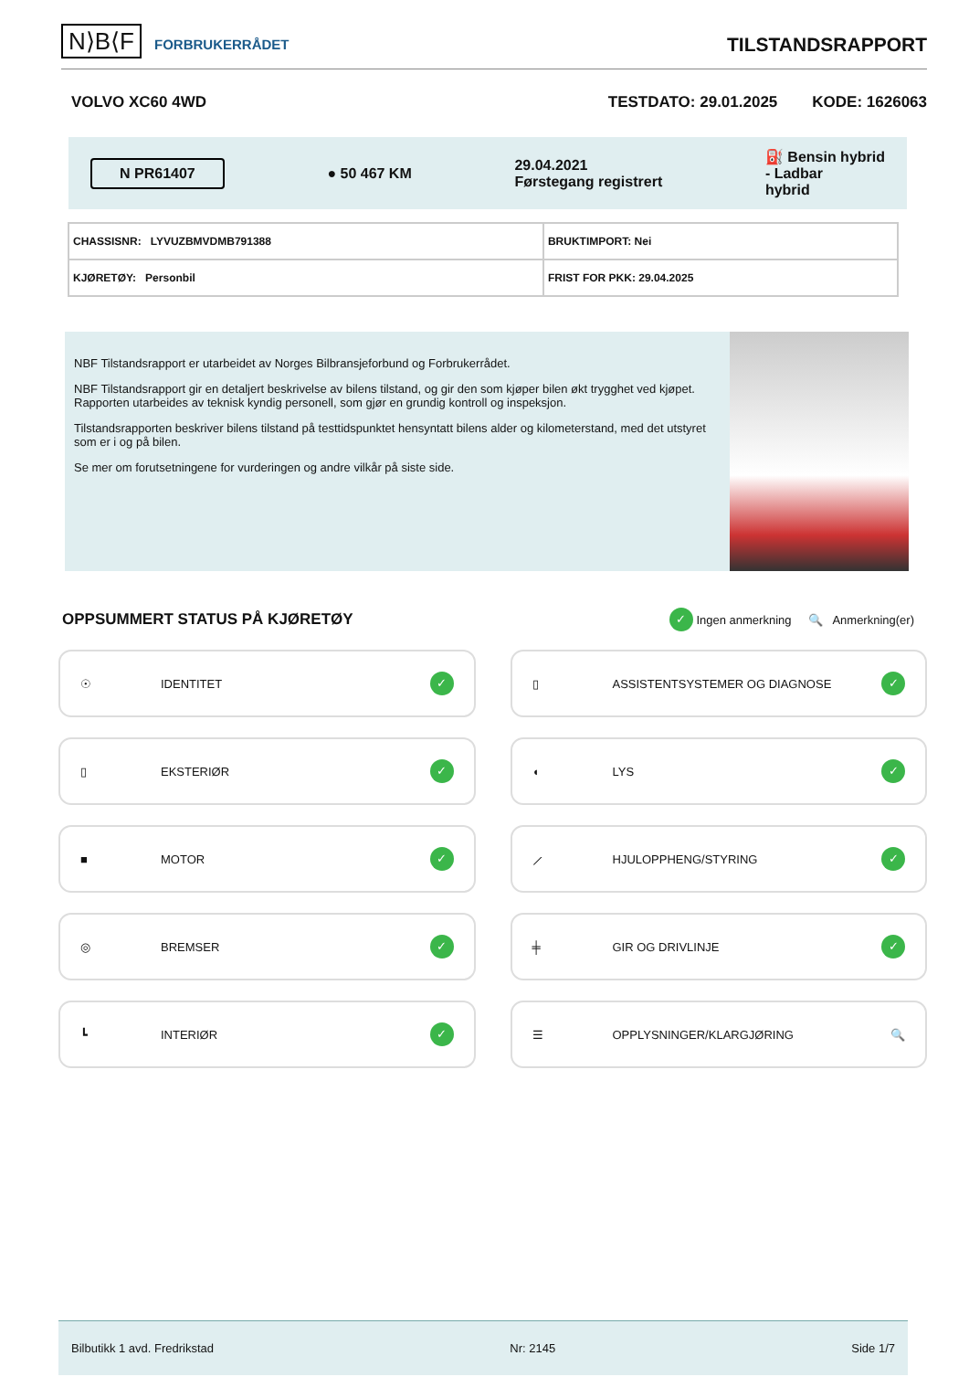N⟩B⟨F FORBRUKERRÅDET
TILSTANDSRAPPORT
VOLVO XC60 4WD TESTDATO: 29.01.2025 KODE: 1626063
N PR61407 ● 50 467 KM 29.04.2021
Førstegang registrert ⛽ Bensin hybrid
- Ladbar
hybrid
| CHASSISNR: LYVUZBMVDMB791388 | BRUKTIMPORT: Nei |
| KJØRETØY: Personbil | FRIST FOR PKK: 29.04.2025 |
NBF Tilstandsrapport er utarbeidet av Norges Bilbransjeforbund og Forbrukerrådet.
NBF Tilstandsrapport gir en detaljert beskrivelse av bilens tilstand, og gir den som kjøper bilen økt trygghet ved kjøpet. Rapporten utarbeides av teknisk kyndig personell, som gjør en grundig kontroll og inspeksjon.
Tilstandsrapporten beskriver bilens tilstand på testtidspunktet hensyntatt bilens alder og kilometerstand, med det utstyret som er i og på bilen.
Se mer om forutsetningene for vurderingen og andre vilkår på siste side.
OPPSUMMERT STATUS PÅ KJØRETØY
✓ Ingen anmerkning 🔍 Anmerkning(er)
☉ IDENTITET ✓
▯ ASSISTENTSYSTEMER OG DIAGNOSE ✓
▯ EKSTERIØR ✓
◖ LYS ✓
■ MOTOR ✓
⟋ HJULOPPHENG/STYRING ✓
◎ BREMSER ✓
╪ GIR OG DRIVLINJE ✓
┗ INTERIØR ✓
☰ OPPLYSNINGER/KLARGJØRING 🔍
Bilbutikk 1 avd. Fredrikstad Nr: 2145 Side 1/7